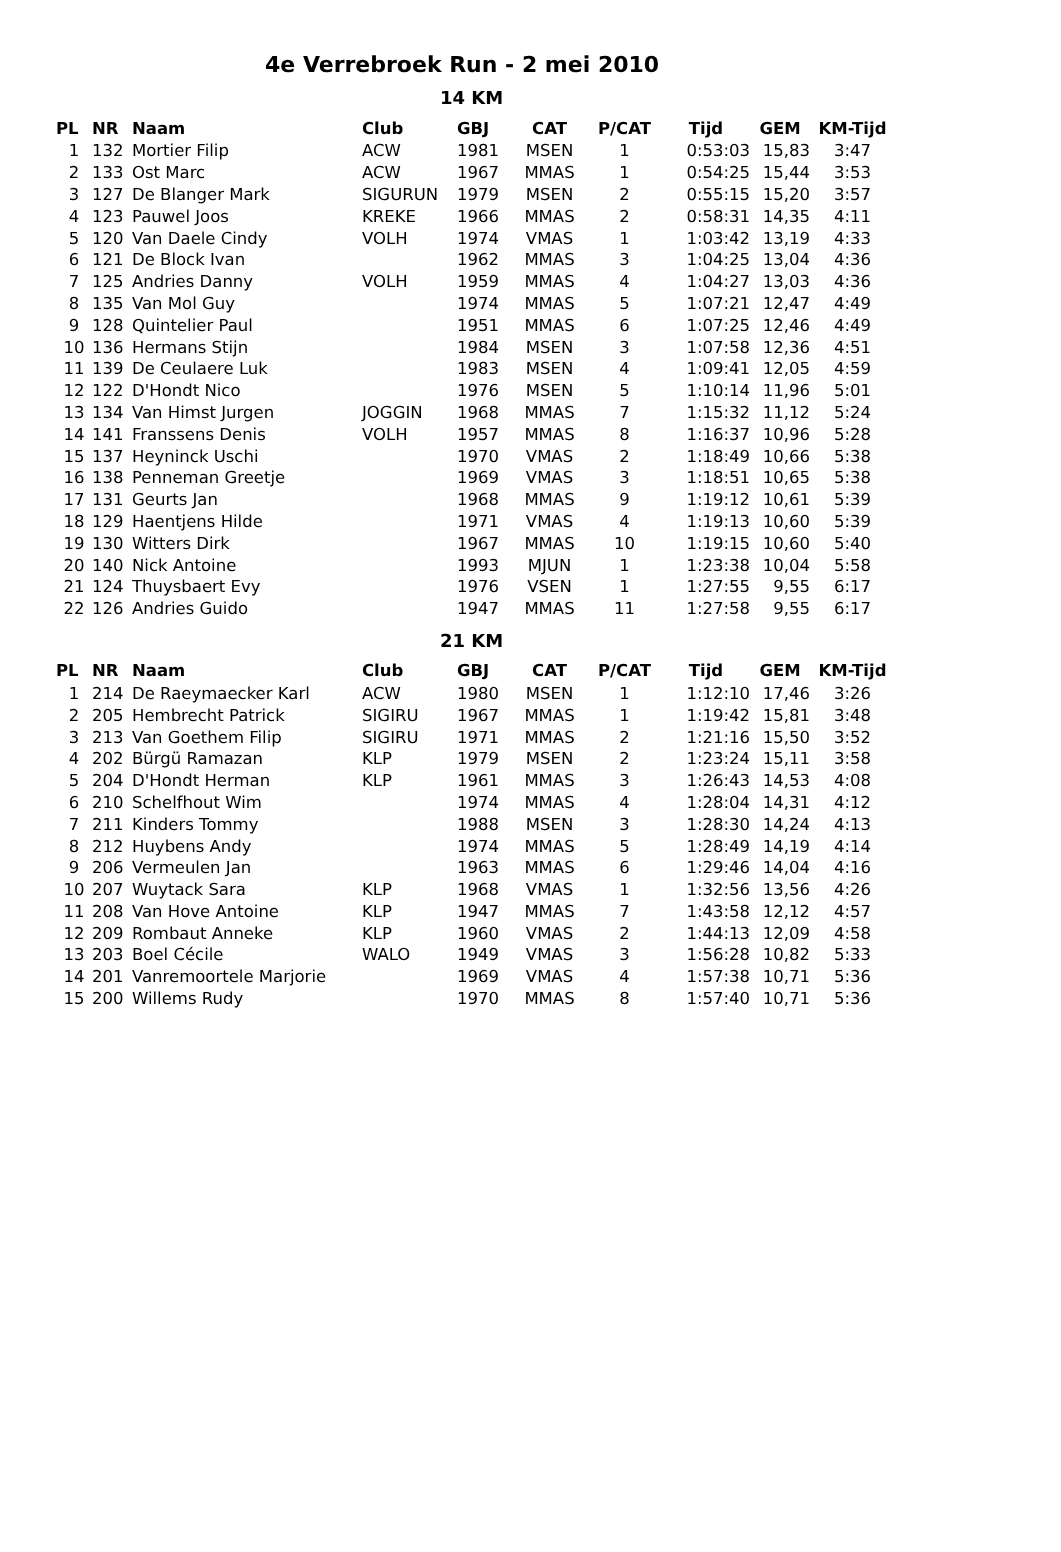4e Verrebroek Run - 2 mei 2010
14 KM
| PL | NR | Naam | Club | GBJ | CAT | P/CAT | Tijd | GEM | KM-Tijd |
| --- | --- | --- | --- | --- | --- | --- | --- | --- | --- |
| 1 | 132 | Mortier Filip | ACW | 1981 | MSEN | 1 | 0:53:03 | 15,83 | 3:47 |
| 2 | 133 | Ost Marc | ACW | 1967 | MMAS | 1 | 0:54:25 | 15,44 | 3:53 |
| 3 | 127 | De Blanger Mark | SIGURUN | 1979 | MSEN | 2 | 0:55:15 | 15,20 | 3:57 |
| 4 | 123 | Pauwel Joos | KREKE | 1966 | MMAS | 2 | 0:58:31 | 14,35 | 4:11 |
| 5 | 120 | Van Daele Cindy | VOLH | 1974 | VMAS | 1 | 1:03:42 | 13,19 | 4:33 |
| 6 | 121 | De Block Ivan | | 1962 | MMAS | 3 | 1:04:25 | 13,04 | 4:36 |
| 7 | 125 | Andries Danny | VOLH | 1959 | MMAS | 4 | 1:04:27 | 13,03 | 4:36 |
| 8 | 135 | Van Mol Guy | | 1974 | MMAS | 5 | 1:07:21 | 12,47 | 4:49 |
| 9 | 128 | Quintelier Paul | | 1951 | MMAS | 6 | 1:07:25 | 12,46 | 4:49 |
| 10 | 136 | Hermans Stijn | | 1984 | MSEN | 3 | 1:07:58 | 12,36 | 4:51 |
| 11 | 139 | De Ceulaere Luk | | 1983 | MSEN | 4 | 1:09:41 | 12,05 | 4:59 |
| 12 | 122 | D'Hondt Nico | | 1976 | MSEN | 5 | 1:10:14 | 11,96 | 5:01 |
| 13 | 134 | Van Himst Jurgen | JOGGIN | 1968 | MMAS | 7 | 1:15:32 | 11,12 | 5:24 |
| 14 | 141 | Franssens Denis | VOLH | 1957 | MMAS | 8 | 1:16:37 | 10,96 | 5:28 |
| 15 | 137 | Heyninck Uschi | | 1970 | VMAS | 2 | 1:18:49 | 10,66 | 5:38 |
| 16 | 138 | Penneman Greetje | | 1969 | VMAS | 3 | 1:18:51 | 10,65 | 5:38 |
| 17 | 131 | Geurts Jan | | 1968 | MMAS | 9 | 1:19:12 | 10,61 | 5:39 |
| 18 | 129 | Haentjens Hilde | | 1971 | VMAS | 4 | 1:19:13 | 10,60 | 5:39 |
| 19 | 130 | Witters Dirk | | 1967 | MMAS | 10 | 1:19:15 | 10,60 | 5:40 |
| 20 | 140 | Nick Antoine | | 1993 | MJUN | 1 | 1:23:38 | 10,04 | 5:58 |
| 21 | 124 | Thuysbaert Evy | | 1976 | VSEN | 1 | 1:27:55 | 9,55 | 6:17 |
| 22 | 126 | Andries Guido | | 1947 | MMAS | 11 | 1:27:58 | 9,55 | 6:17 |
21 KM
| PL | NR | Naam | Club | GBJ | CAT | P/CAT | Tijd | GEM | KM-Tijd |
| --- | --- | --- | --- | --- | --- | --- | --- | --- | --- |
| 1 | 214 | De Raeymaecker Karl | ACW | 1980 | MSEN | 1 | 1:12:10 | 17,46 | 3:26 |
| 2 | 205 | Hembrecht Patrick | SIGIRU | 1967 | MMAS | 1 | 1:19:42 | 15,81 | 3:48 |
| 3 | 213 | Van Goethem Filip | SIGIRU | 1971 | MMAS | 2 | 1:21:16 | 15,50 | 3:52 |
| 4 | 202 | Bürgü Ramazan | KLP | 1979 | MSEN | 2 | 1:23:24 | 15,11 | 3:58 |
| 5 | 204 | D'Hondt Herman | KLP | 1961 | MMAS | 3 | 1:26:43 | 14,53 | 4:08 |
| 6 | 210 | Schelfhout Wim | | 1974 | MMAS | 4 | 1:28:04 | 14,31 | 4:12 |
| 7 | 211 | Kinders Tommy | | 1988 | MSEN | 3 | 1:28:30 | 14,24 | 4:13 |
| 8 | 212 | Huybens Andy | | 1974 | MMAS | 5 | 1:28:49 | 14,19 | 4:14 |
| 9 | 206 | Vermeulen Jan | | 1963 | MMAS | 6 | 1:29:46 | 14,04 | 4:16 |
| 10 | 207 | Wuytack Sara | KLP | 1968 | VMAS | 1 | 1:32:56 | 13,56 | 4:26 |
| 11 | 208 | Van Hove Antoine | KLP | 1947 | MMAS | 7 | 1:43:58 | 12,12 | 4:57 |
| 12 | 209 | Rombaut Anneke | KLP | 1960 | VMAS | 2 | 1:44:13 | 12,09 | 4:58 |
| 13 | 203 | Boel Cécile | WALO | 1949 | VMAS | 3 | 1:56:28 | 10,82 | 5:33 |
| 14 | 201 | Vanremoortele Marjorie | | 1969 | VMAS | 4 | 1:57:38 | 10,71 | 5:36 |
| 15 | 200 | Willems Rudy | | 1970 | MMAS | 8 | 1:57:40 | 10,71 | 5:36 |